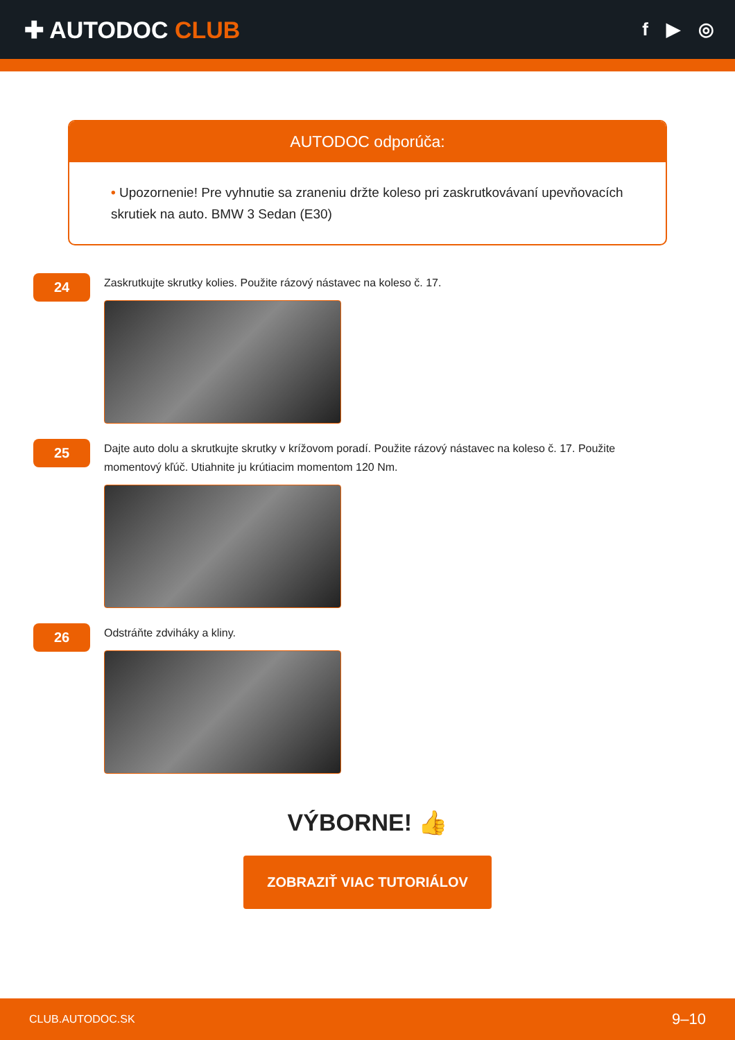✚ AUTODOC CLUB
f ▶ ◎
AUTODOC odporúča:
• Upozornenie! Pre vyhnutie sa zraneniu držte koleso pri zaskrutkovávaní upevňovacích skrutiek na auto. BMW 3 Sedan (E30)
24
Zaskrutkujte skrutky kolies. Použite rázový nástavec na koleso č. 17.
25
Dajte auto dolu a skrutkujte skrutky v krížovom poradí. Použite rázový nástavec na koleso č. 17. Použite momentový kľúč. Utiahnite ju krútiacim momentom 120 Nm.
26
Odstráňte zdviháky a kliny.
VÝBORNE! 👍
ZOBRAZIŤ VIAC TUTORIÁLOV
CLUB.AUTODOC.SK 9–10